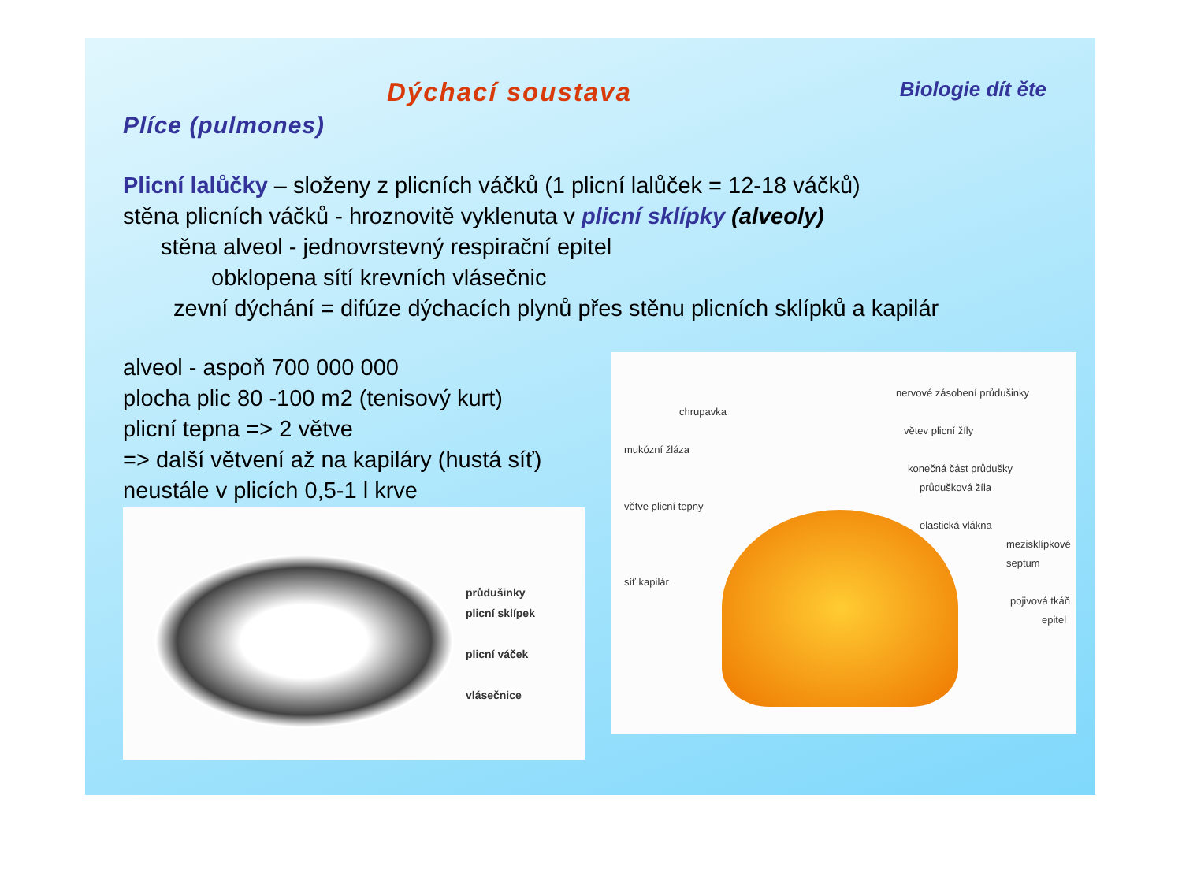Dýchací soustava Biologie dít ěte
Plíce (pulmones)
Plicní lalůčky – složeny z plicních váčků (1 plicní lalůček = 12-18 váčků)
stěna plicních váčků - hroznovitě vyklenuta v plicní sklípky (alveoly)
stěna alveol - jednovrstevný respirační epitel
obklopena sítí krevních vlásečnic
zevní dýchání = difúze dýchacích plynů přes stěnu plicních sklípků a kapilár
alveol - aspoň 700 000 000
plocha plic 80 -100 m2 (tenisový kurt)
plicní tepna => 2 větve
=> další větvení až na kapiláry (hustá síť)
neustále v plicích 0,5-1 l krve
průdušinky
plicní sklípek
plicní váček
vlásečnice
nervové zásobení průdušinky
chrupavka
větev plicní žíly
mukózní žláza
konečná část průdušky
průdušková žíla
větve plicní tepny
elastická vlákna
mezisklípkové septum
síť kapilár
pojivová tkáň
epitel